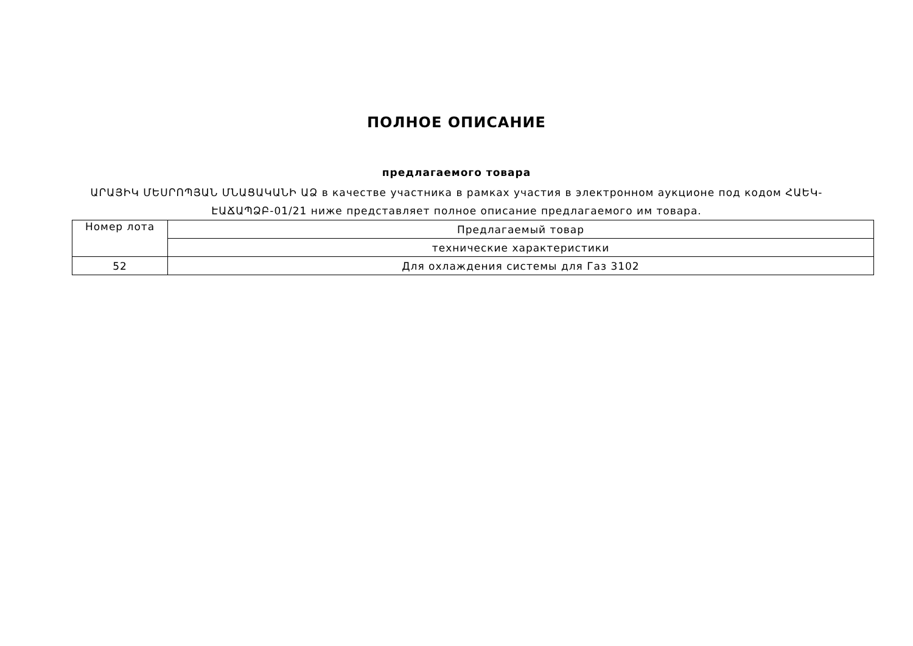ПОЛНОЕ ОПИСАНИЕ
предлагаемого товара
ԱՐԱՅԻԿ ՄԵՍՐՈՊՅԱՆ ՄՆԱՑԱԿԱՆԻ ԱՁ в качестве участника в рамках участия в электронном аукционе под кодом ՀԱԵԿ-ԷԱՃԱՊՁԲ-01/21 ниже представляет полное описание предлагаемого им товара.
| Номер лота | Предлагаемый товар |
| | технические характеристики |
| 52 | Для охлаждения системы для Газ 3102 |